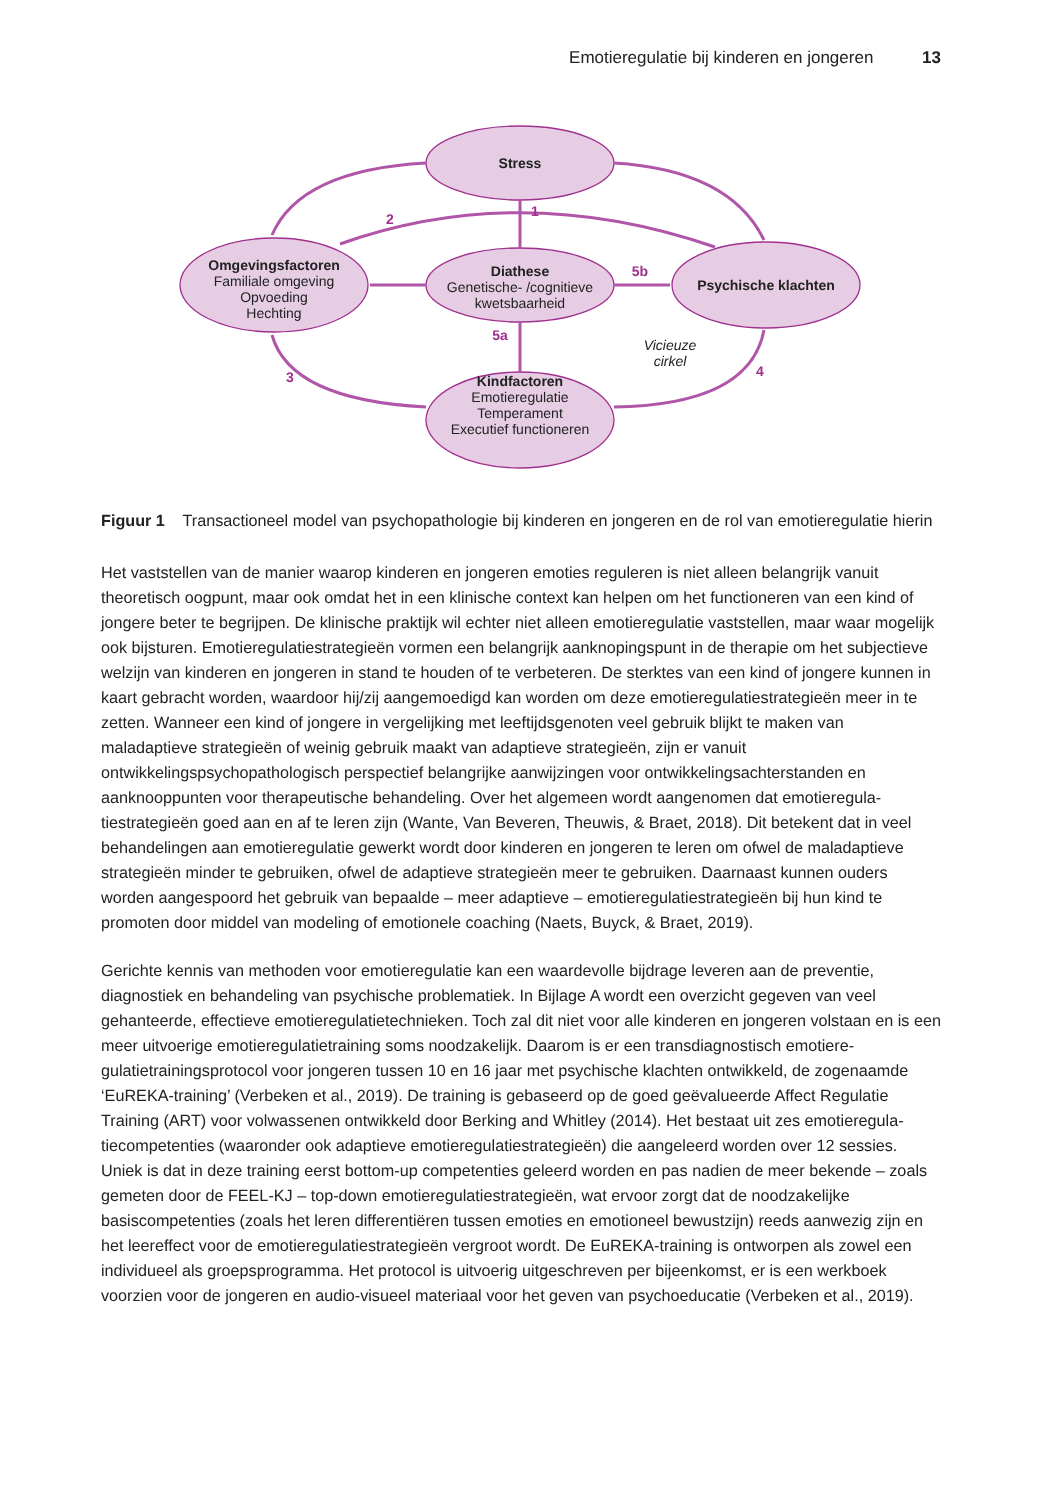Emotieregulatie bij kinderen en jongeren 13
Stress
Omgevingsfactoren
Familiale omgeving
Opvoeding
Hechting
Diathese
Genetische- /cognitieve
kwetsbaarheid
Psychische klachten
Kindfactoren
Emotieregulatie
Temperament
Executief functioneren
Vicieuze
cirkel
1
2
3
4
5a
5b
Figuur 1 Transactioneel model van psychopathologie bij kinderen en jongeren en de rol van emotieregulatie hierin
Het vaststellen van de manier waarop kinderen en jongeren emoties reguleren is niet alleen belangrijk vanuit theoretisch oogpunt, maar ook omdat het in een klinische context kan helpen om het functioneren van een kind of jongere beter te begrijpen. De klinische praktijk wil echter niet alleen emotieregulatie vaststellen, maar waar mogelijk ook bijsturen. Emotieregulatiestrategieën vormen een belangrijk aanknopingspunt in de therapie om het subjectieve welzijn van kinderen en jongeren in stand te houden of te verbeteren. De sterktes van een kind of jongere kunnen in kaart gebracht worden, waardoor hij/zij aangemoedigd kan worden om deze emotieregu­latiestrategieën meer in te zetten. Wanneer een kind of jongere in vergelijking met leeftijdsgenoten veel gebruik blijkt te maken van maladaptieve strategieën of weinig gebruik maakt van adaptieve strategieën, zijn er vanuit ontwikkelingspsychopathologisch perspectief belangrijke aanwijzingen voor ontwikkelingsachterstanden en aanknooppunten voor therapeutische behandeling. Over het algemeen wordt aangenomen dat emotieregula­tiestrategieën goed aan en af te leren zijn (Wante, Van Beveren, Theuwis, & Braet, 2018). Dit betekent dat in veel behandelingen aan emotieregulatie gewerkt wordt door kinderen en jongeren te leren om ofwel de maladaptieve strategieën minder te gebruiken, ofwel de adaptieve strategieën meer te gebruiken. Daarnaast kunnen ouders worden aangespoord het gebruik van bepaalde – meer adaptieve – emotieregulatiestrategieën bij hun kind te promoten door middel van modeling of emotionele coaching (Naets, Buyck, & Braet, 2019).
Gerichte kennis van methoden voor emotieregulatie kan een waardevolle bijdrage leveren aan de preventie, diagnostiek en behandeling van psychische problematiek. In Bijlage A wordt een overzicht gegeven van veel gehanteerde, effectieve emotieregulatietechnieken. Toch zal dit niet voor alle kinderen en jongeren volstaan en is een meer uitvoerige emotieregulatietraining soms noodzakelijk. Daarom is er een transdiagnostisch emotiere­gulatietrainingsprotocol voor jongeren tussen 10 en 16 jaar met psychische klachten ontwikkeld, de zogenaamde ‘EuREKA-training’ (Verbeken et al., 2019). De training is gebaseerd op de goed geëvalueerde Affect Regulatie Training (ART) voor volwassenen ontwikkeld door Berking and Whitley (2014). Het bestaat uit zes emotieregula­tiecompetenties (waaronder ook adaptieve emotieregulatiestrategieën) die aangeleerd worden over 12 sessies. Uniek is dat in deze training eerst bottom-up competenties geleerd worden en pas nadien de meer bekende – zoals gemeten door de FEEL-KJ – top-down emotieregulatiestrategieën, wat ervoor zorgt dat de noodzakelijke basiscompetenties (zoals het leren differentiëren tussen emoties en emotioneel bewustzijn) reeds aanwezig zijn en het leereffect voor de emotieregulatiestrategieën vergroot wordt. De EuREKA-training is ontworpen als zowel een individueel als groepsprogramma. Het protocol is uitvoerig uitgeschreven per bijeenkomst, er is een werkboek voorzien voor de jongeren en audio-visueel materiaal voor het geven van psychoeducatie (Verbeken et al., 2019).